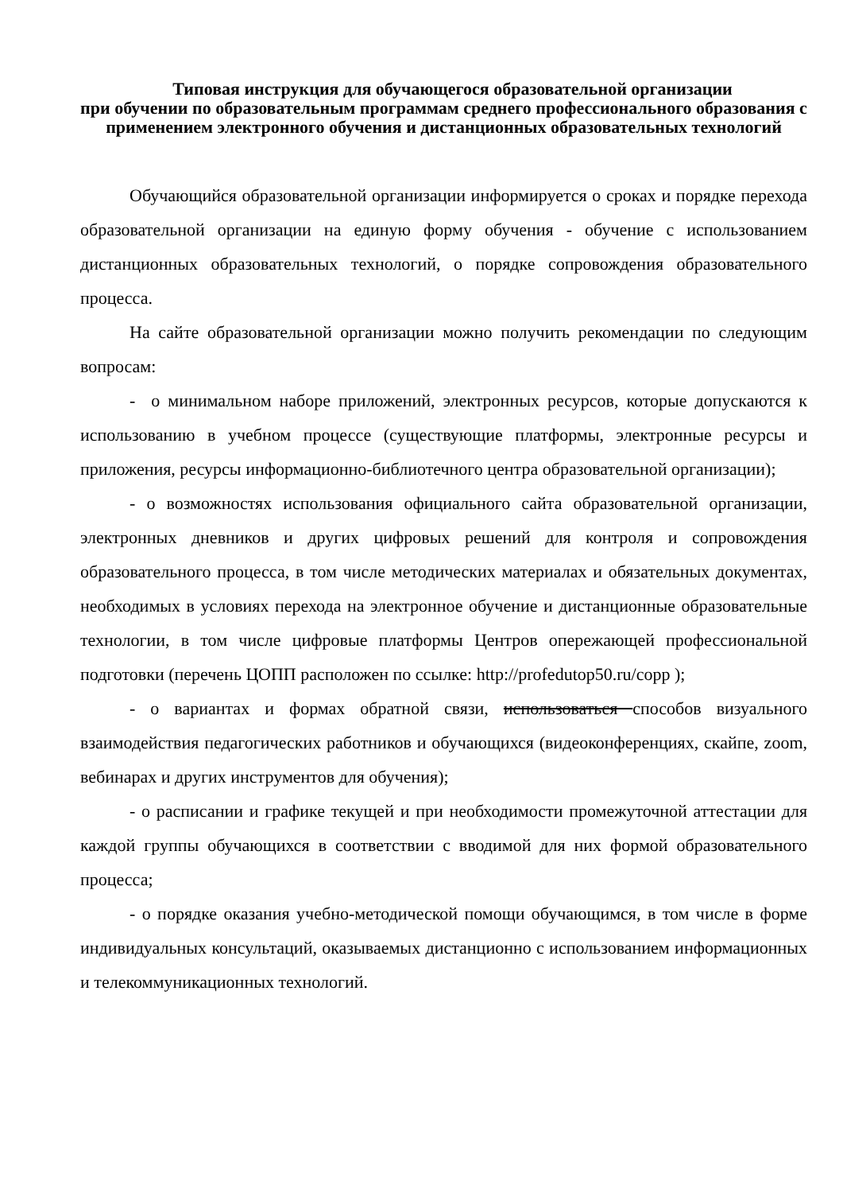Типовая инструкция для обучающегося образовательной организации
при обучении по образовательным программам среднего профессионального образования с применением электронного обучения и дистанционных образовательных технологий
Обучающийся образовательной организации информируется о сроках и порядке перехода образовательной организации на единую форму обучения - обучение с использованием дистанционных образовательных технологий, о порядке сопровождения образовательного процесса.
На сайте образовательной организации можно получить рекомендации по следующим вопросам:
- о минимальном наборе приложений, электронных ресурсов, которые допускаются к использованию в учебном процессе (существующие платформы, электронные ресурсы и приложения, ресурсы информационно-библиотечного центра образовательной организации);
- о возможностях использования официального сайта образовательной организации, электронных дневников и других цифровых решений для контроля и сопровождения образовательного процесса, в том числе методических материалах и обязательных документах, необходимых в условиях перехода на электронное обучение и дистанционные образовательные технологии, в том числе цифровые платформы Центров опережающей профессиональной подготовки (перечень ЦОПП расположен по ссылке: http://profedutop50.ru/copp );
- о вариантах и формах обратной связи, использоваться способов визуального взаимодействия педагогических работников и обучающихся (видеоконференциях, скайпе, zoom, вебинарах и других инструментов для обучения);
- о расписании и графике текущей и при необходимости промежуточной аттестации для каждой группы обучающихся в соответствии с вводимой для них формой образовательного процесса;
- о порядке оказания учебно-методической помощи обучающимся, в том числе в форме индивидуальных консультаций, оказываемых дистанционно с использованием информационных и телекоммуникационных технологий.